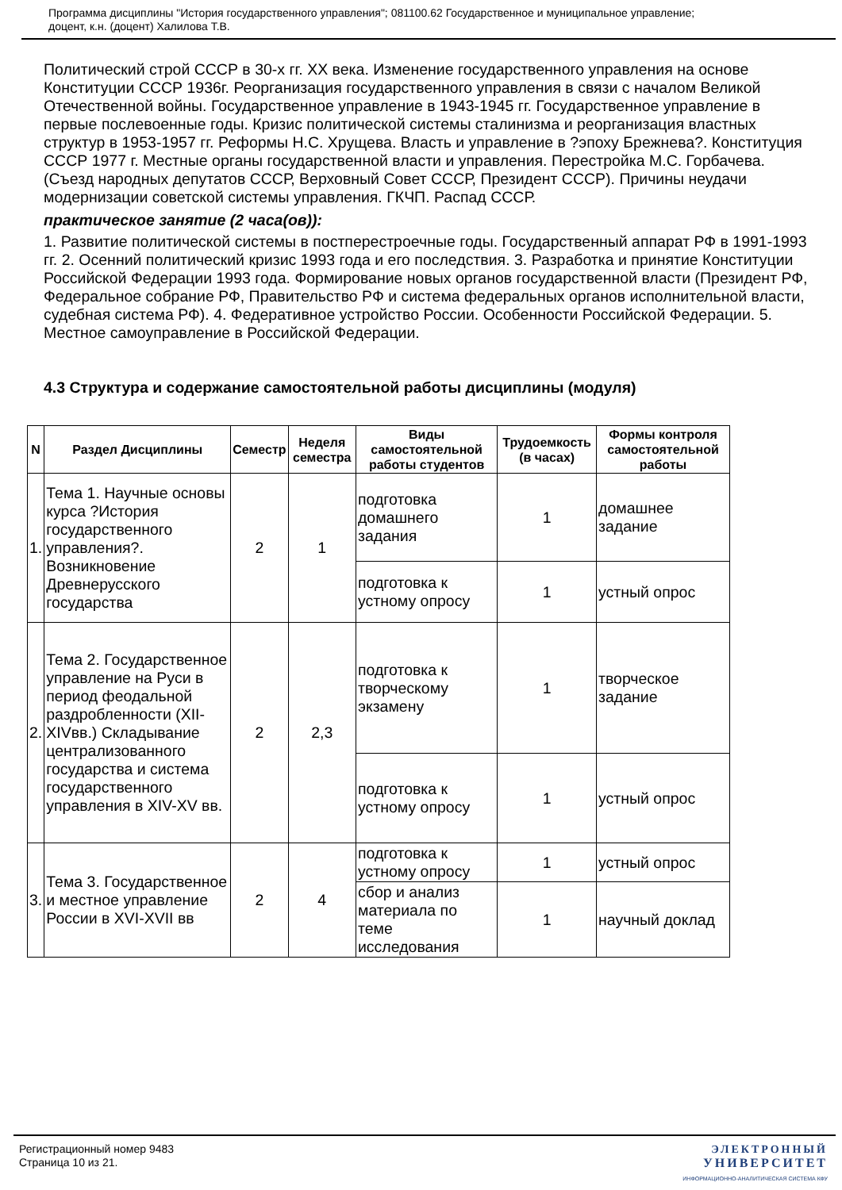Программа дисциплины "История государственного управления"; 081100.62 Государственное и муниципальное управление;
доцент, к.н. (доцент) Халилова Т.В.
Политический строй СССР в 30-х гг. XX века. Изменение государственного управления на основе Конституции СССР 1936г. Реорганизация государственного управления в связи с началом Великой Отечественной войны. Государственное управление в 1943-1945 гг. Государственное управление в первые послевоенные годы. Кризис политической системы сталинизма и реорганизация властных структур в 1953-1957 гг. Реформы Н.С. Хрущева. Власть и управление в ?эпоху Брежнева?. Конституция СССР 1977 г. Местные органы государственной власти и управления. Перестройка М.С. Горбачева. (Съезд народных депутатов СССР, Верховный Совет СССР, Президент СССР). Причины неудачи модернизации советской системы управления. ГКЧП. Распад СССР.
практическое занятие (2 часа(ов)):
1. Развитие политической системы в постперестроечные годы. Государственный аппарат РФ в 1991-1993 гг. 2. Осенний политический кризис 1993 года и его последствия. 3. Разработка и принятие Конституции Российской Федерации 1993 года. Формирование новых органов государственной власти (Президент РФ, Федеральное собрание РФ, Правительство РФ и система федеральных органов исполнительной власти, судебная система РФ). 4. Федеративное устройство России. Особенности Российской Федерации. 5. Местное самоуправление в Российской Федерации.
4.3 Структура и содержание самостоятельной работы дисциплины (модуля)
| N | Раздел Дисциплины | Семестр | Неделя семестра | Виды самостоятельной работы студентов | Трудоемкость (в часах) | Формы контроля самостоятельной работы |
| --- | --- | --- | --- | --- | --- | --- |
| 1. | Тема 1. Научные основы курса ?История государственного управления?. Возникновение Древнерусского государства | 2 | 1 | подготовка домашнего задания | 1 | домашнее задание |
| | | | | подготовка к устному опросу | 1 | устный опрос |
| 2. | Тема 2. Государственное управление на Руси в период феодальной раздробленности (XII-XIVвв.) Складывание централизованного государства и система государственного управления в XIV-XV вв. | 2 | 2,3 | подготовка к творческому экзамену | 1 | творческое задание |
| | | | | подготовка к устному опросу | 1 | устный опрос |
| 3. | Тема 3. Государственное и местное управление России в XVI-XVII вв | 2 | 4 | подготовка к устному опросу | 1 | устный опрос |
| | | | | сбор и анализ материала по теме исследования | 1 | научный доклад |
Регистрационный номер 9483
Страница 10 из 21.
ЭЛЕКТРОННЫЙ
УНИВЕРСИТЕТ
ИНФОРМАЦИОННО-АНАЛИТИЧЕСКАЯ СИСТЕМА КФУ